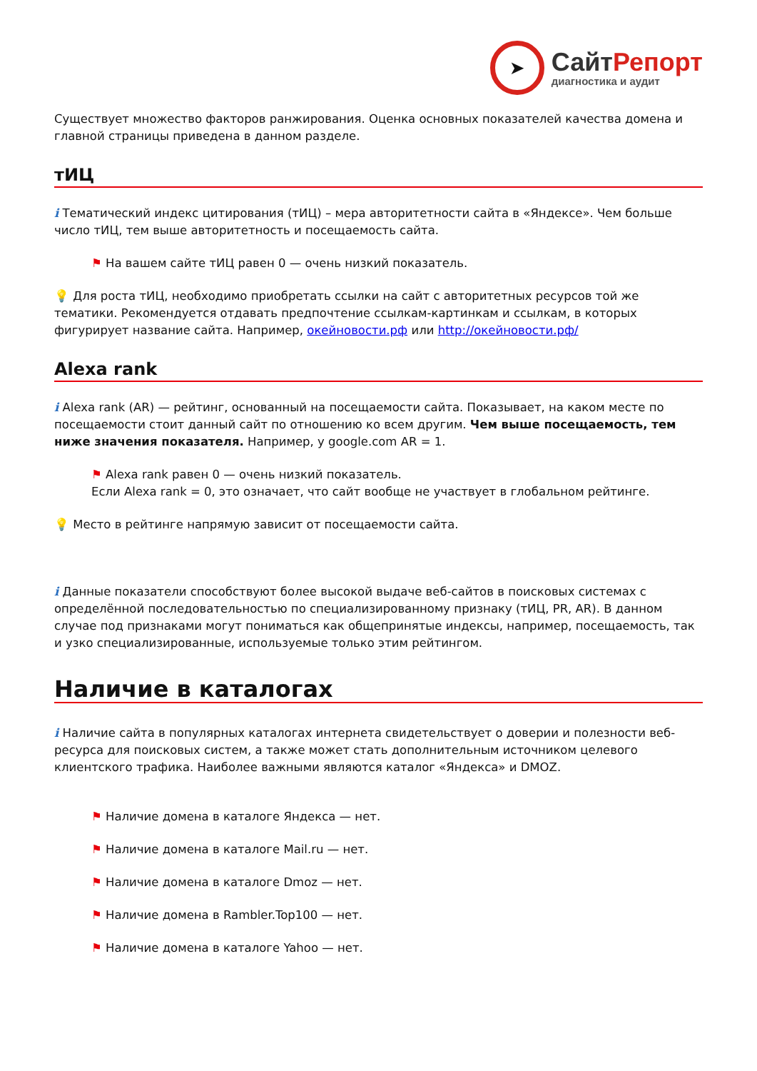➤
СайтРепорт
диагностика и аудит
Существует множество факторов ранжирования. Оценка основных показателей качества домена и главной страницы приведена в данном разделе.
тИЦ
i Тематический индекс цитирования (тИЦ) – мера авторитетности сайта в «Яндексе». Чем больше число тИЦ, тем выше авторитетность и посещаемость сайта.
⚑ На вашем сайте тИЦ равен 0 — очень низкий показатель.
💡 Для роста тИЦ, необходимо приобретать ссылки на сайт с авторитетных ресурсов той же тематики. Рекомендуется отдавать предпочтение ссылкам-картинкам и ссылкам, в которых фигурирует название сайта. Например, окейновости.рф или http://окейновости.рф/
Alexa rank
i Alexa rank (AR) — рейтинг, основанный на посещаемости сайта. Показывает, на каком месте по посещаемости стоит данный сайт по отношению ко всем другим. Чем выше посещаемость, тем ниже значения показателя. Например, у google.com AR = 1.
⚑ Alexa rank равен 0 — очень низкий показатель.
Если Alexa rank = 0, это означает, что сайт вообще не участвует в глобальном рейтинге.
💡 Место в рейтинге напрямую зависит от посещаемости сайта.
i Данные показатели способствуют более высокой выдаче веб-сайтов в поисковых системах с определённой последовательностью по специализированному признаку (тИЦ, PR, AR). В данном случае под признаками могут пониматься как общепринятые индексы, например, посещаемость, так и узко специализированные, используемые только этим рейтингом.
Наличие в каталогах
i Наличие сайта в популярных каталогах интернета свидетельствует о доверии и полезности веб-ресурса для поисковых систем, а также может стать дополнительным источником целевого клиентского трафика. Наиболее важными являются каталог «Яндекса» и DMOZ.
⚑ Наличие домена в каталоге Яндекса — нет.
⚑ Наличие домена в каталоге Mail.ru — нет.
⚑ Наличие домена в каталоге Dmoz — нет.
⚑ Наличие домена в Rambler.Top100 — нет.
⚑ Наличие домена в каталоге Yahoo — нет.